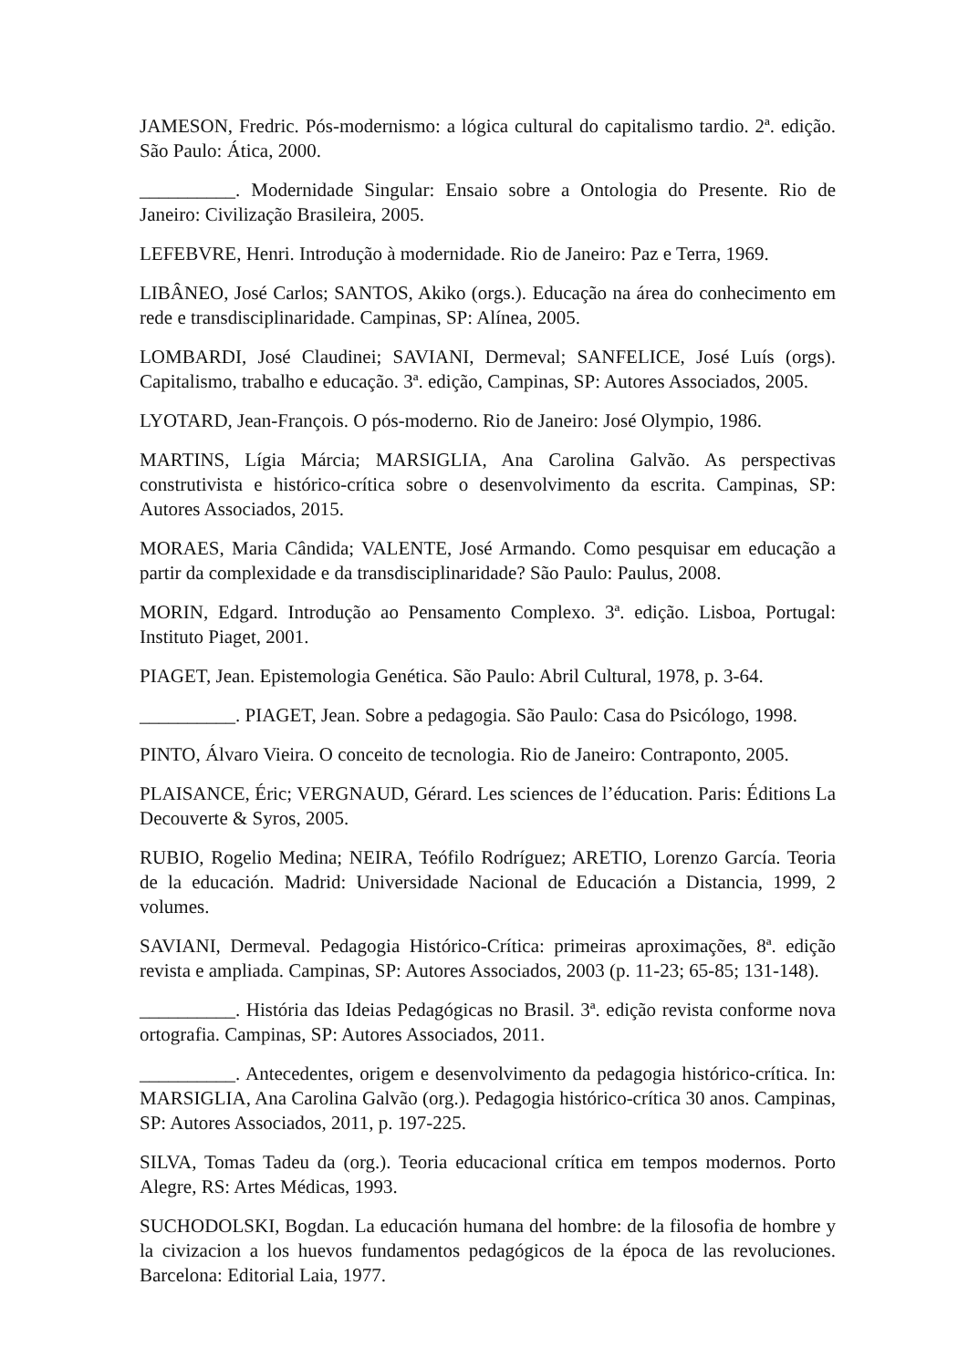JAMESON, Fredric. Pós-modernismo: a lógica cultural do capitalismo tardio. 2ª. edição. São Paulo: Ática, 2000.
__________. Modernidade Singular: Ensaio sobre a Ontologia do Presente. Rio de Janeiro: Civilização Brasileira, 2005.
LEFEBVRE, Henri. Introdução à modernidade. Rio de Janeiro: Paz e Terra, 1969.
LIBÂNEO, José Carlos; SANTOS, Akiko (orgs.). Educação na área do conhecimento em rede e transdisciplinaridade. Campinas, SP: Alínea, 2005.
LOMBARDI, José Claudinei; SAVIANI, Dermeval; SANFELICE, José Luís (orgs). Capitalismo, trabalho e educação. 3ª. edição, Campinas, SP: Autores Associados, 2005.
LYOTARD, Jean-François. O pós-moderno. Rio de Janeiro: José Olympio, 1986.
MARTINS, Lígia Márcia; MARSIGLIA, Ana Carolina Galvão. As perspectivas construtivista e histórico-crítica sobre o desenvolvimento da escrita. Campinas, SP: Autores Associados, 2015.
MORAES, Maria Cândida; VALENTE, José Armando. Como pesquisar em educação a partir da complexidade e da transdisciplinaridade? São Paulo: Paulus, 2008.
MORIN, Edgard. Introdução ao Pensamento Complexo. 3ª. edição. Lisboa, Portugal: Instituto Piaget, 2001.
PIAGET, Jean. Epistemologia Genética. São Paulo: Abril Cultural, 1978, p. 3-64.
__________. PIAGET, Jean. Sobre a pedagogia. São Paulo: Casa do Psicólogo, 1998.
PINTO, Álvaro Vieira. O conceito de tecnologia. Rio de Janeiro: Contraponto, 2005.
PLAISANCE, Éric; VERGNAUD, Gérard. Les sciences de l’éducation. Paris: Éditions La Decouverte & Syros, 2005.
RUBIO, Rogelio Medina; NEIRA, Teófilo Rodríguez; ARETIO, Lorenzo García. Teoria de la educación. Madrid: Universidade Nacional de Educación a Distancia, 1999, 2 volumes.
SAVIANI, Dermeval. Pedagogia Histórico-Crítica: primeiras aproximações, 8ª. edição revista e ampliada. Campinas, SP: Autores Associados, 2003 (p. 11-23; 65-85; 131-148).
__________. História das Ideias Pedagógicas no Brasil. 3ª. edição revista conforme nova ortografia. Campinas, SP: Autores Associados, 2011.
__________. Antecedentes, origem e desenvolvimento da pedagogia histórico-crítica. In: MARSIGLIA, Ana Carolina Galvão (org.). Pedagogia histórico-crítica 30 anos. Campinas, SP: Autores Associados, 2011, p. 197-225.
SILVA, Tomas Tadeu da (org.). Teoria educacional crítica em tempos modernos. Porto Alegre, RS: Artes Médicas, 1993.
SUCHODOLSKI, Bogdan. La educación humana del hombre: de la filosofia de hombre y la civizacion a los huevos fundamentos pedagógicos de la época de las revoluciones. Barcelona: Editorial Laia, 1977.